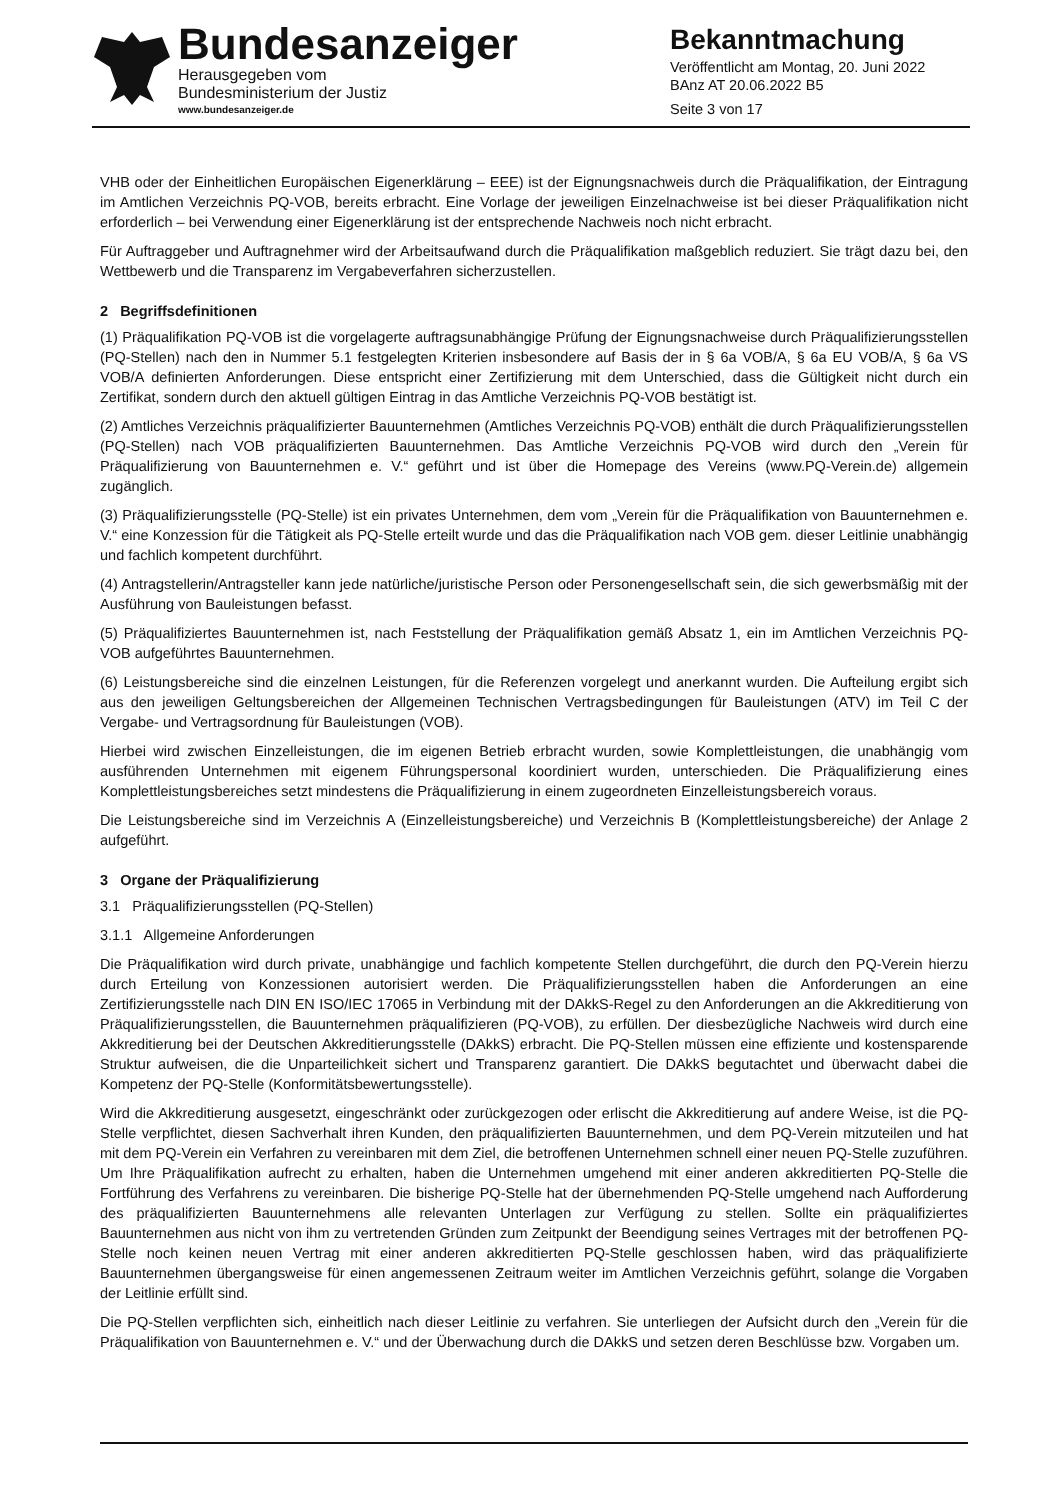Bundesanzeiger
Herausgegeben vom
Bundesministerium der Justiz
www.bundesanzeiger.de
Bekanntmachung
Veröffentlicht am Montag, 20. Juni 2022
BAnz AT 20.06.2022 B5
Seite 3 von 17
VHB oder der Einheitlichen Europäischen Eigenerklärung – EEE) ist der Eignungsnachweis durch die Präqualifikation, der Eintragung im Amtlichen Verzeichnis PQ-VOB, bereits erbracht. Eine Vorlage der jeweiligen Einzelnachweise ist bei dieser Präqualifikation nicht erforderlich – bei Verwendung einer Eigenerklärung ist der entsprechende Nachweis noch nicht erbracht.
Für Auftraggeber und Auftragnehmer wird der Arbeitsaufwand durch die Präqualifikation maßgeblich reduziert. Sie trägt dazu bei, den Wettbewerb und die Transparenz im Vergabeverfahren sicherzustellen.
2 Begriffsdefinitionen
(1) Präqualifikation PQ-VOB ist die vorgelagerte auftragsunabhängige Prüfung der Eignungsnachweise durch Präqualifizierungsstellen (PQ-Stellen) nach den in Nummer 5.1 festgelegten Kriterien insbesondere auf Basis der in § 6a VOB/A, § 6a EU VOB/A, § 6a VS VOB/A definierten Anforderungen. Diese entspricht einer Zertifizierung mit dem Unterschied, dass die Gültigkeit nicht durch ein Zertifikat, sondern durch den aktuell gültigen Eintrag in das Amtliche Verzeichnis PQ-VOB bestätigt ist.
(2) Amtliches Verzeichnis präqualifizierter Bauunternehmen (Amtliches Verzeichnis PQ-VOB) enthält die durch Präqualifizierungsstellen (PQ-Stellen) nach VOB präqualifizierten Bauunternehmen. Das Amtliche Verzeichnis PQ-VOB wird durch den „Verein für Präqualifizierung von Bauunternehmen e. V.“ geführt und ist über die Homepage des Vereins (www.PQ-Verein.de) allgemein zugänglich.
(3) Präqualifizierungsstelle (PQ-Stelle) ist ein privates Unternehmen, dem vom „Verein für die Präqualifikation von Bauunternehmen e. V.“ eine Konzession für die Tätigkeit als PQ-Stelle erteilt wurde und das die Präqualifikation nach VOB gem. dieser Leitlinie unabhängig und fachlich kompetent durchführt.
(4) Antragstellerin/Antragsteller kann jede natürliche/juristische Person oder Personengesellschaft sein, die sich gewerbsmäßig mit der Ausführung von Bauleistungen befasst.
(5) Präqualifiziertes Bauunternehmen ist, nach Feststellung der Präqualifikation gemäß Absatz 1, ein im Amtlichen Verzeichnis PQ-VOB aufgeführtes Bauunternehmen.
(6) Leistungsbereiche sind die einzelnen Leistungen, für die Referenzen vorgelegt und anerkannt wurden. Die Aufteilung ergibt sich aus den jeweiligen Geltungsbereichen der Allgemeinen Technischen Vertragsbedingungen für Bauleistungen (ATV) im Teil C der Vergabe- und Vertragsordnung für Bauleistungen (VOB).
Hierbei wird zwischen Einzelleistungen, die im eigenen Betrieb erbracht wurden, sowie Komplettleistungen, die unabhängig vom ausführenden Unternehmen mit eigenem Führungspersonal koordiniert wurden, unterschieden. Die Präqualifizierung eines Komplettleistungsbereiches setzt mindestens die Präqualifizierung in einem zugeordneten Einzelleistungsbereich voraus.
Die Leistungsbereiche sind im Verzeichnis A (Einzelleistungsbereiche) und Verzeichnis B (Komplettleistungsbereiche) der Anlage 2 aufgeführt.
3 Organe der Präqualifizierung
3.1 Präqualifizierungsstellen (PQ-Stellen)
3.1.1 Allgemeine Anforderungen
Die Präqualifikation wird durch private, unabhängige und fachlich kompetente Stellen durchgeführt, die durch den PQ-Verein hierzu durch Erteilung von Konzessionen autorisiert werden. Die Präqualifizierungsstellen haben die Anforderungen an eine Zertifizierungsstelle nach DIN EN ISO/IEC 17065 in Verbindung mit der DAkkS-Regel zu den Anforderungen an die Akkreditierung von Präqualifizierungsstellen, die Bauunternehmen präqualifizieren (PQ-VOB), zu erfüllen. Der diesbezügliche Nachweis wird durch eine Akkreditierung bei der Deutschen Akkreditierungsstelle (DAkkS) erbracht. Die PQ-Stellen müssen eine effiziente und kostensparende Struktur aufweisen, die die Unparteilichkeit sichert und Transparenz garantiert. Die DAkkS begutachtet und überwacht dabei die Kompetenz der PQ-Stelle (Konformitätsbewertungsstelle).
Wird die Akkreditierung ausgesetzt, eingeschränkt oder zurückgezogen oder erlischt die Akkreditierung auf andere Weise, ist die PQ-Stelle verpflichtet, diesen Sachverhalt ihren Kunden, den präqualifizierten Bauunternehmen, und dem PQ-Verein mitzuteilen und hat mit dem PQ-Verein ein Verfahren zu vereinbaren mit dem Ziel, die betroffenen Unternehmen schnell einer neuen PQ-Stelle zuzuführen. Um Ihre Präqualifikation aufrecht zu erhalten, haben die Unternehmen umgehend mit einer anderen akkreditierten PQ-Stelle die Fortführung des Verfahrens zu vereinbaren. Die bisherige PQ-Stelle hat der übernehmenden PQ-Stelle umgehend nach Aufforderung des präqualifizierten Bauunternehmens alle relevanten Unterlagen zur Verfügung zu stellen. Sollte ein präqualifiziertes Bauunternehmen aus nicht von ihm zu vertretenden Gründen zum Zeitpunkt der Beendigung seines Vertrages mit der betroffenen PQ-Stelle noch keinen neuen Vertrag mit einer anderen akkreditierten PQ-Stelle geschlossen haben, wird das präqualifizierte Bauunternehmen übergangsweise für einen angemessenen Zeitraum weiter im Amtlichen Verzeichnis geführt, solange die Vorgaben der Leitlinie erfüllt sind.
Die PQ-Stellen verpflichten sich, einheitlich nach dieser Leitlinie zu verfahren. Sie unterliegen der Aufsicht durch den „Verein für die Präqualifikation von Bauunternehmen e. V.“ und der Überwachung durch die DAkkS und setzen deren Beschlüsse bzw. Vorgaben um.